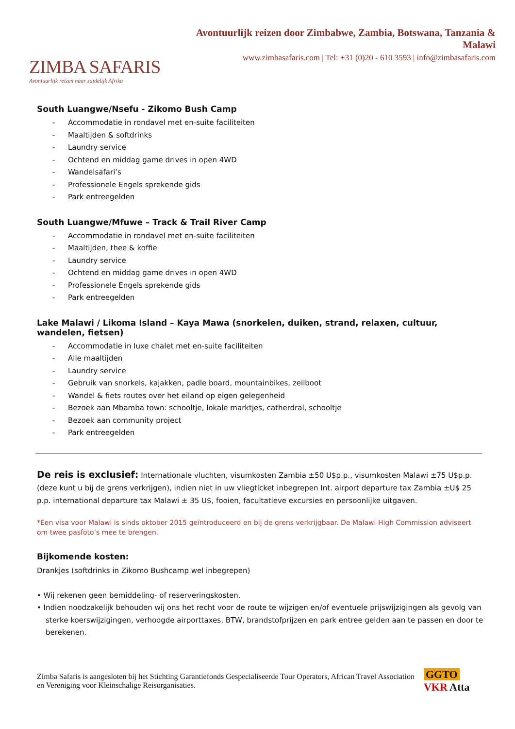ZIMBA SAFARIS
Avontuurlijk reizen naar zuidelijk Afrika
Avontuurlijk reizen door Zimbabwe, Zambia, Botswana, Tanzania & Malawi
www.zimbasafaris.com | Tel: +31 (0)20 - 610 3593 | info@zimbasafaris.com
South Luangwe/Nsefu - Zikomo Bush Camp
- Accommodatie in rondavel met en-suite faciliteiten
- Maaltijden & softdrinks
- Laundry service
- Ochtend en middag game drives in open 4WD
- Wandelsafari’s
- Professionele Engels sprekende gids
- Park entreegelden
South Luangwe/Mfuwe – Track & Trail River Camp
- Accommodatie in rondavel met en-suite faciliteiten
- Maaltijden, thee & koffie
- Laundry service
- Ochtend en middag game drives in open 4WD
- Professionele Engels sprekende gids
- Park entreegelden
Lake Malawi / Likoma Island – Kaya Mawa (snorkelen, duiken, strand, relaxen, cultuur, wandelen, fietsen)
- Accommodatie in luxe chalet met en-suite faciliteiten
- Alle maaltijden
- Laundry service
- Gebruik van snorkels, kajakken, padle board, mountainbikes, zeilboot
- Wandel & fiets routes over het eiland op eigen gelegenheid
- Bezoek aan Mbamba town: schooltje, lokale marktjes, catherdral, schooltje
- Bezoek aan community project
- Park entreegelden
De reis is exclusief: Internationale vluchten, visumkosten Zambia ±50 U$p.p., visumkosten Malawi ±75 U$p.p. (deze kunt u bij de grens verkrijgen), indien niet in uw vliegticket inbegrepen Int. airport departure tax Zambia ±U$ 25 p.p. international departure tax Malawi ± 35 U$, fooien, facultatieve excursies en persoonlijke uitgaven.
*Een visa voor Malawi is sinds oktober 2015 geïntroduceerd en bij de grens verkrijgbaar. De Malawi High Commission adviseert om twee pasfoto’s mee te brengen.
Bijkomende kosten:
Drankjes (softdrinks in Zikomo Bushcamp wel inbegrepen)
• Wij rekenen geen bemiddeling- of reserveringskosten.
• Indien noodzakelijk behouden wij ons het recht voor de route te wijzigen en/of eventuele prijswijzigingen als gevolg van sterke koerswijzigingen, verhoogde airporttaxes, BTW, brandstofprijzen en park entree gelden aan te passen en door te berekenen.
Zimba Safaris is aangesloten bij het Stichting Garantiefonds Gespecialiseerde Tour Operators, African Travel Association en Vereniging voor Kleinschalige Reisorganisaties.
GGTO VKR Atta